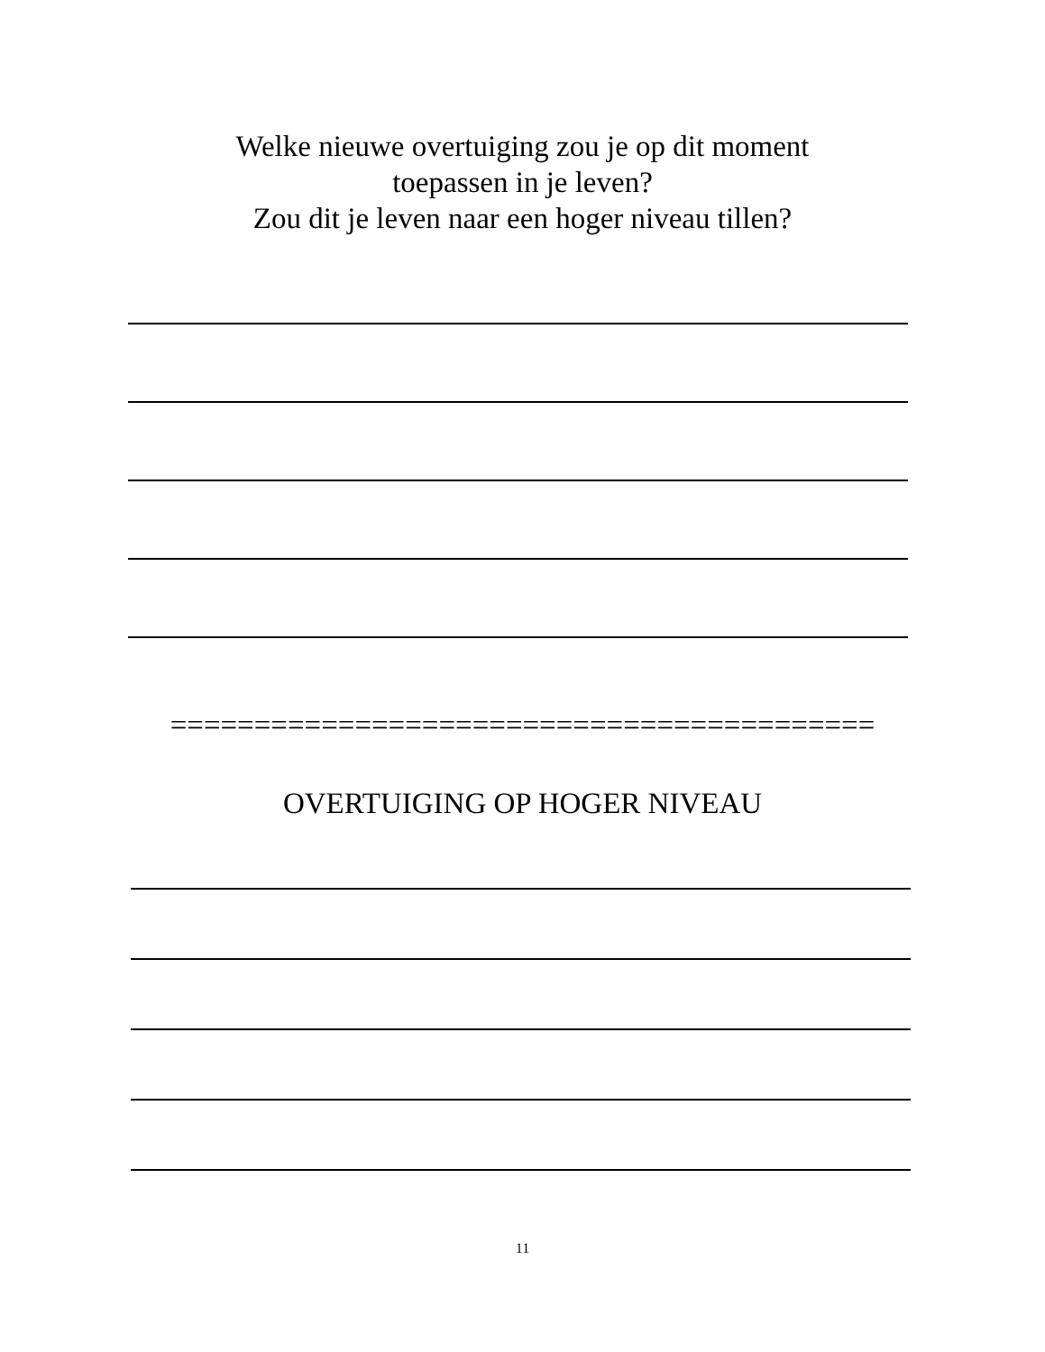Welke nieuwe overtuiging zou je op dit moment
toepassen in je leven?
Zou dit je leven naar een hoger niveau tillen?
==========================================
OVERTUIGING OP HOGER NIVEAU
11